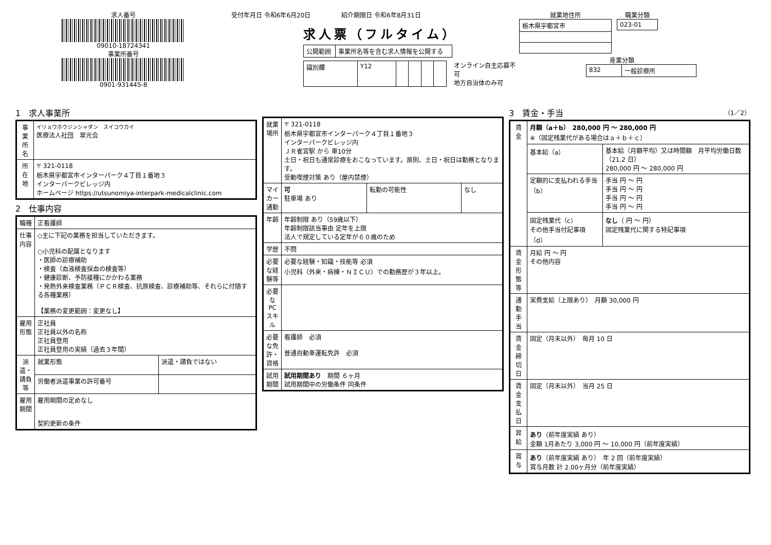求人番号
09010-18724341
事業所番号
0901-931445-8
受付年月日 令和6年6月20日　　　　　紹介期限日 令和6年8月31日
求人票（フルタイム）
| 公開範囲 | 事業所名等を含む求人情報を公開する |
| 識別欄 | Y12 | | | | |
オンライン自主応募不可
地方自治体のみ可
就業地住所
| 栃木県宇都宮市 |
職業分類
| 023-01 |
産業分類
| 832 | 一般診療所 |
1　求人事業所
| 事業所名 | イリョウホウジンシャダン スイコウカイ 医療法人社団 翠光会 |
| 所在地 | 〒 321-0118 栃木県宇都宮市インターパーク４丁目１番地３ インターパークビレッジ内 ホームページ https://utsunomiya-interpark-medicalclinic.com |
2　仕事内容
| 職種 | 正看護師 | |
| 仕事内容 | ◇主に下記の業務を担当していただきます。 ○小児科の配属となります ・医師の診療補助 ・検査（血液検査採血の検査等） ・健康診断、予防接種にかかわる業務 ・発熱外来検査業務（ＰＣＲ検査、抗原検査、診療補助等、それらに付随する各種業務） 【業務の変更範囲：変更なし】 | |
| 雇用形態 | 正社員 正社員以外の名称 正社員登用 正社員登用の実績（過去３年間） | |
| 派遣・請負等 | 就業形態 | 派遣・請負ではない |
| | 労働者派遣事業の許可番号 | |
| 雇用期間 | 雇用期間の定めなし 契約更新の条件 | |
| 就業場所 | 〒 321-0118 栃木県宇都宮市インターパーク４丁目１番地３ インターパークビレッジ内 ＪＲ雀宮駅 から 車10分 土日・祝日も通常診療をおこなっています。原則、土日・祝日は勤務となります。 受動喫煙対策 あり（屋内禁煙） | | |
| マイカー通勤 | 可 駐車場 あり | 転勤の可能性 | なし |
| 年齢 | 年齢制限 あり（59歳以下） 年齢制限該当事由 定年を上限 法人で規定している定年が６０歳のため | | |
| 学歴 | 不問 | | |
| 必要な経験等 | 必要な経験・知識・技能等 必須 小児科（外来・病棟・ＮＩＣＵ）での勤務歴が３年以上。 | | |
| 必要なPCスキル | | | |
| 必要な免許・資格 | 看護師 必須 普通自動車運転免許 必須 | | |
| 試用期間 | 試用期間あり 期間 ６ヶ月 試用期間中の労働条件 同条件 | | |
3　賃金・手当　（1／2）
| 賃金 | 月額（a＋b） 280,000 円 〜 280,000 円 ※（固定残業代がある場合はａ＋ｂ＋ｃ） | |
| | 基本給（a） | 基本給（月額平均）又は時間額 月平均労働日数（21.2 日） 280,000 円 〜 280,000 円 |
| | 定額的に支払われる手当（b） | 手当 円 〜 円 手当 円 〜 円 手当 円 〜 円 手当 円 〜 円 |
| | 固定残業代（c） その他手当付記事項（d） | なし （ 円 〜 円） 固定残業代に関する特記事項 |
| 賃金形態等 | 月給 円 〜 円 その他内容 | |
| 通勤手当 | 実費支給（上限あり） 月額 30,000 円 | |
| 賃金締切日 | 固定（月末以外） 毎月 10 日 | |
| 賃金支払日 | 固定（月末以外） 当月 25 日 | |
| 昇給 | あり （前年度実績 あり） 金額 1月あたり 3,000 円 〜 10,000 円（前年度実績） | |
| 賞与 | あり （前年度実績 あり） 年 2 回（前年度実績） 賞与月数 計 2.00ヶ月分（前年度実績） | |